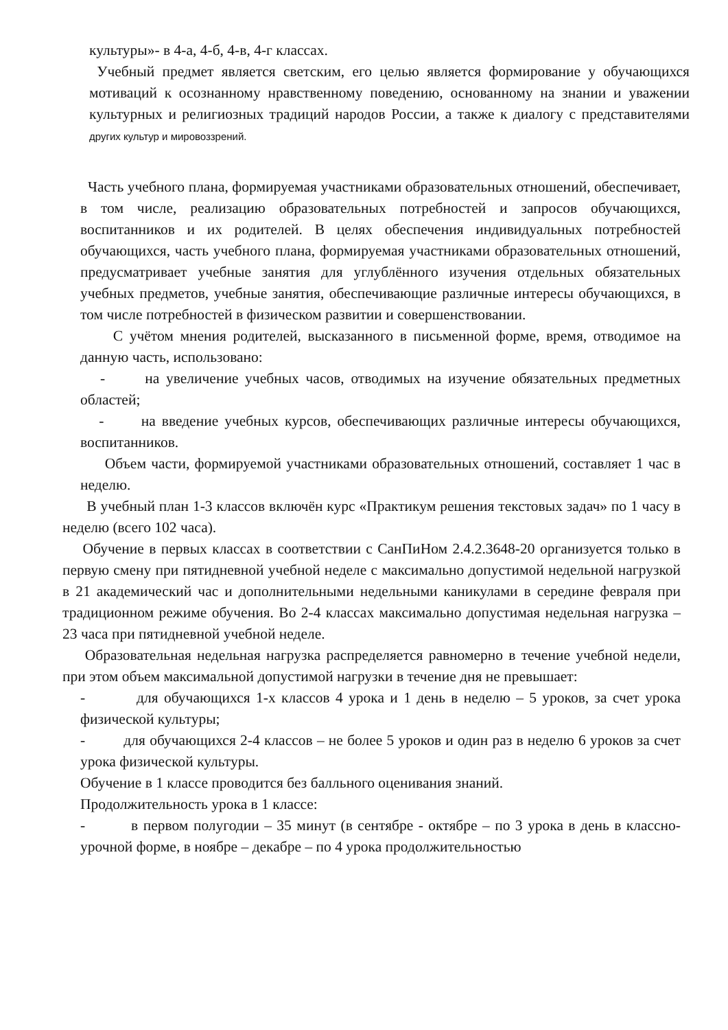культуры»- в 4-а, 4-б, 4-в, 4-г классах.
Учебный предмет является светским, его целью является формирование у обучающихся мотиваций к осознанному нравственному поведению, основанному на знании и уважении культурных и религиозных традиций народов России, а также к диалогу с представителями других культур и мировоззрений.
Часть учебного плана, формируемая участниками образовательных отношений, обеспечивает, в том числе, реализацию образовательных потребностей и запросов обучающихся, воспитанников и их родителей. В целях обеспечения индивидуальных потребностей обучающихся, часть учебного плана, формируемая участниками образовательных отношений, предусматривает учебные занятия для углублённого изучения отдельных обязательных учебных предметов, учебные занятия, обеспечивающие различные интересы обучающихся, в том числе потребностей в физическом развитии и совершенствовании.
С учётом мнения родителей, высказанного в письменной форме, время, отводимое на данную часть, использовано:
- на увеличение учебных часов, отводимых на изучение обязательных предметных областей;
- на введение учебных курсов, обеспечивающих различные интересы обучающихся, воспитанников.
Объем части, формируемой участниками образовательных отношений, составляет 1 час в неделю.
В учебный план 1-3 классов включён курс «Практикум решения текстовых задач» по 1 часу в неделю (всего 102 часа).
Обучение в первых классах в соответствии с СанПиНом 2.4.2.3648-20 организуется только в первую смену при пятидневной учебной неделе с максимально допустимой недельной нагрузкой в 21 академический час и дополнительными недельными каникулами в середине февраля при традиционном режиме обучения. Во 2-4 классах максимально допустимая недельная нагрузка – 23 часа при пятидневной учебной неделе.
Образовательная недельная нагрузка распределяется равномерно в течение учебной недели, при этом объем максимальной допустимой нагрузки в течение дня не превышает:
- для обучающихся 1-х классов 4 урока и 1 день в неделю – 5 уроков, за счет урока физической культуры;
- для обучающихся 2-4 классов – не более 5 уроков и один раз в неделю 6 уроков за счет урока физической культуры.
Обучение в 1 классе проводится без балльного оценивания знаний.
Продолжительность урока в 1 классе:
- в первом полугодии – 35 минут (в сентябре - октябре – по 3 урока в день в классно- урочной форме, в ноябре – декабре – по 4 урока продолжительностью